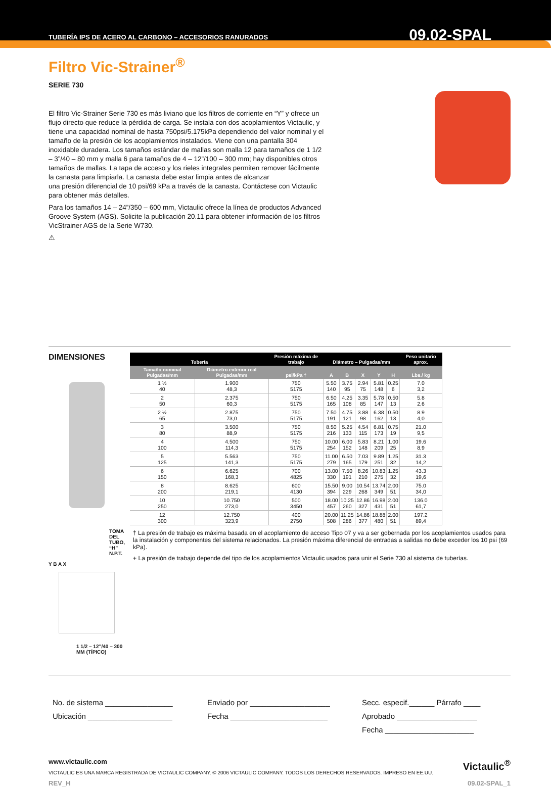TUBERÍA IPS DE ACERO AL CARBONO – ACCESORIOS RANURADOS 09.02-SPAL
Filtro Vic-Strainer<sup>®</sup>
SERIE 730
El filtro Vic-Strainer Serie 730 es más liviano que los filtros de corriente en “Y” y ofrece un flujo directo que reduce la pérdida de carga. Se instala con dos acoplamientos Victaulic, y tiene una capacidad nominal de hasta 750psi/5.175kPa dependiendo del valor nominal y el tamaño de la presión de los acoplamientos instalados. Viene con una pantalla 304 inoxidable duradera. Los tamaños estándar de mallas son malla 12 para tamaños de 1 1/2 – 3”/40 – 80 mm y malla 6 para tamaños de 4 – 12”/100 – 300 mm; hay disponibles otros tamaños de mallas. La tapa de acceso y los rieles integrales permiten remover fácilmente la canasta para limpiarla. La canasta debe estar limpia antes de alcanzar
una presión diferencial de 10 psi/69 kPa a través de la canasta. Contáctese con Victaulic para obtener más detalles.
Para los tamaños 14 – 24”/350 – 600 mm, Victaulic ofrece la línea de productos Advanced Groove System (AGS). Solicite la publicación 20.11 para obtener información de los filtros VicStrainer AGS de la Serie W730.
⚠
DIMENSIONES
TOMA DEL TUBO, “H” N.P.T.
Y B A X
1 1/2 – 12”/40 – 300 MM (TÍPICO)
| Tubería | | Presión máxima de trabajo | Diámetro – Pulgadas/mm | | | | | Peso unitario aprox. |
| --- | --- | --- | --- | --- | --- | --- | --- | --- |
| Tamaño nominal Pulgadas/mm | Diámetro exterior real Pulgadas/mm | psi/kPa † | A | B | X | Y | H | Lbs./ kg |
| 1 ½ 40 | 1.900 48,3 | 750 5175 | 5.50 140 | 3.75 95 | 2.94 75 | 5.81 148 | 0.25 6 | 7.0 3,2 |
| 2 50 | 2.375 60,3 | 750 5175 | 6.50 165 | 4.25 108 | 3.35 85 | 5.78 147 | 0.50 13 | 5.8 2,6 |
| 2 ½ 65 | 2.875 73,0 | 750 5175 | 7.50 191 | 4.75 121 | 3.88 98 | 6.38 162 | 0.50 13 | 8.9 4,0 |
| 3 80 | 3.500 88,9 | 750 5175 | 8.50 216 | 5.25 133 | 4.54 115 | 6.81 173 | 0.75 19 | 21.0 9,5 |
| 4 100 | 4.500 114,3 | 750 5175 | 10.00 254 | 6.00 152 | 5.83 148 | 8.21 209 | 1.00 25 | 19.6 8,9 |
| 5 125 | 5.563 141,3 | 750 5175 | 11.00 279 | 6.50 165 | 7.03 179 | 9.89 251 | 1.25 32 | 31.3 14,2 |
| 6 150 | 6.625 168,3 | 700 4825 | 13.00 330 | 7.50 191 | 8.26 210 | 10.83 275 | 1.25 32 | 43.3 19,6 |
| 8 200 | 8.625 219,1 | 600 4130 | 15.50 394 | 9.00 229 | 10.54 268 | 13.74 349 | 2.00 51 | 75.0 34,0 |
| 10 250 | 10.750 273,0 | 500 3450 | 18.00 457 | 10.25 260 | 12.86 327 | 16.98 431 | 2.00 51 | 136.0 61,7 |
| 12 300 | 12.750 323,9 | 400 2750 | 20.00 508 | 11.25 286 | 14.86 377 | 18.88 480 | 2.00 51 | 197.2 89,4 |
† La presión de trabajo es máxima basada en el acoplamiento de acceso Tipo 07 y va a ser gobernada por los acoplamientos usados para la instalación y componentes del sistema relacionados. La presión máxima diferencial de entradas a salidas no debe exceder los 10 psi (69 kPa).
+ La presión de trabajo depende del tipo de los acoplamientos Victaulic usados para unir el Serie 730 al sistema de tuberías.
No. de sistema ________________
Ubicación ____________________
Enviado por ___________________
Fecha _______________________
Secc. especif.______ Párrafo ____
Aprobado ___________________
Fecha _____________________
www.victaulic.com
VICTAULIC ES UNA MARCA REGISTRADA DE VICTAULIC COMPANY. © 2006 VICTAULIC COMPANY. TODOS LOS DERECHOS RESERVADOS. IMPRESO EN EE.UU.
REV_H
Victaulic<sup>®</sup>
09.02-SPAL_1